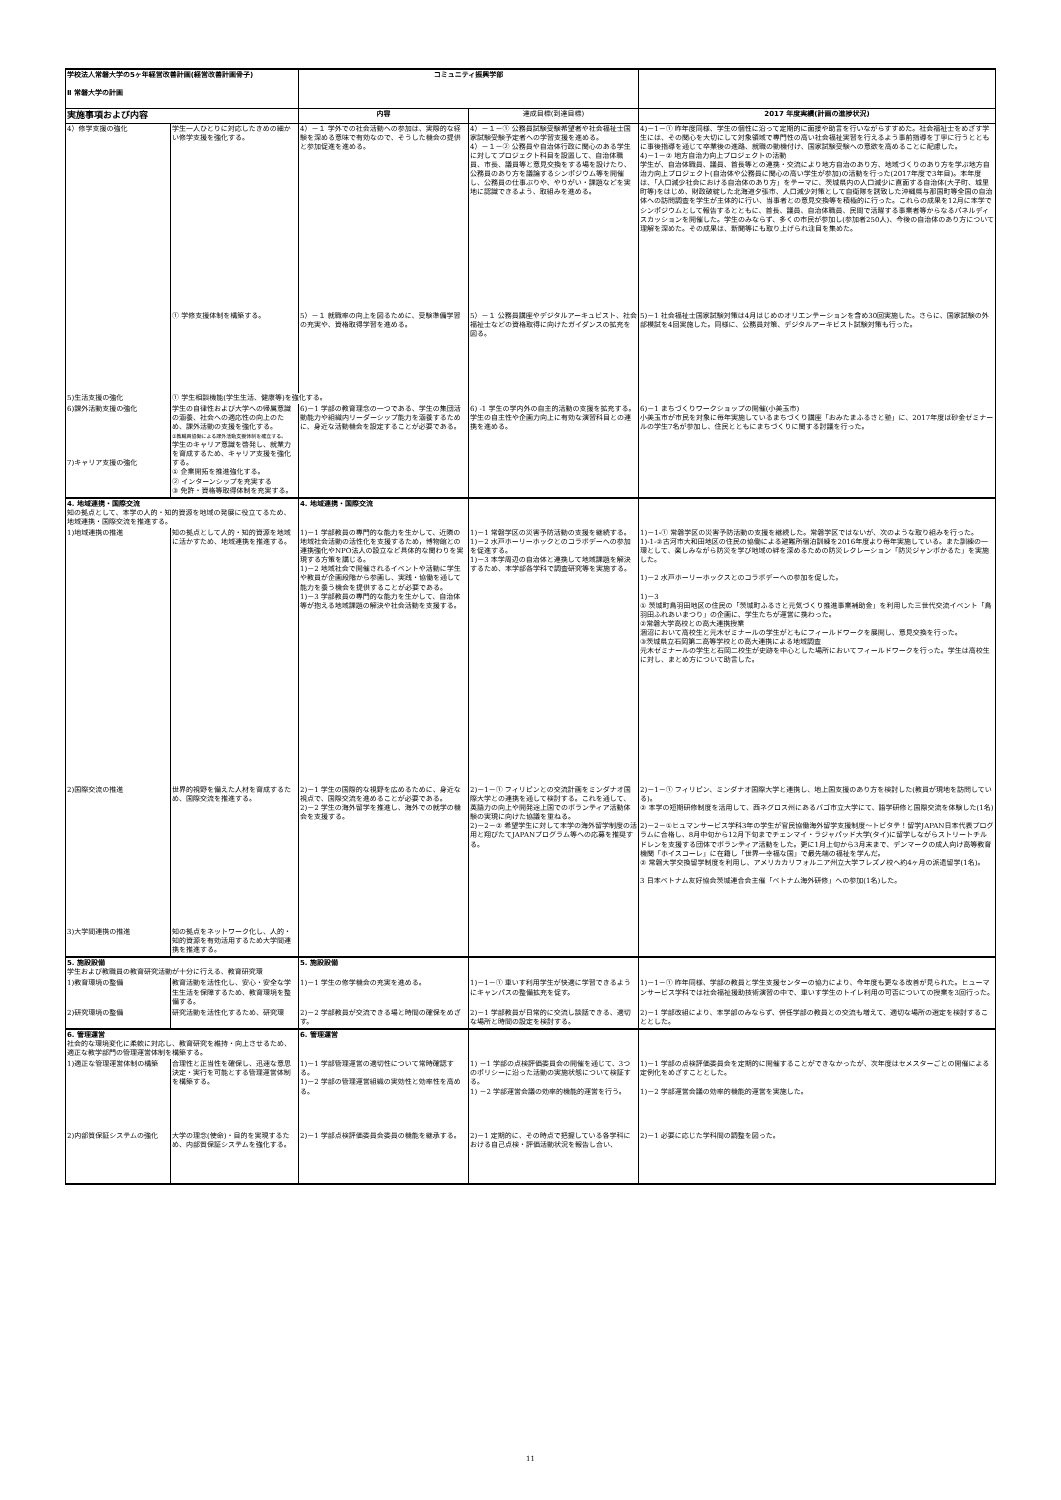| 学校法人常磐大学の5ヶ年経営改善計画(経営改善計画骨子) Ⅱ 常磐大学の計画 | | コミュニティ振興学部 | | |
| --- | --- | --- | --- | --- |
| 実施事項および内容 | | 内容 | 達成目標(到達目標) | 2017 年度実績(計画の進捗状況) |
| 4）修学支援の強化 | 学生一人ひとりに対応したきめの細かい修学支援を強化する。 | 4）－１ 学外での社会活動への参加は、実際的な経験を深める意味で有効なので、そうした機会の提供と参加促進を進める。 | 4）－１－① 公務員試験受験希望者や社会福祉士国家試験受験予定者への学習支援を進める。 4）－１－② 公務員や自治体行政に関心のある学生に対してプロジェクト科目を設置して、自治体職員、市長、議員等と意見交換をする場を設けたり、公務員のあり方を議論するシンポジウム等を開催し、公務員の仕事ぶりや、やりがい・課題などを実地に認識できるよう、取組みを進める。 | 4)－1－① 昨年度同様、学生の個性に沿って定期的に面接や助言を行いながらすすめた。社会福祉士をめざす学生には、その関心を大切にして対象領域で専門性の高い社会福祉実習を行えるよう事前指導を丁寧に行うとともに事後指導を通じて卒業後の進路、就職の動機付け、国家試験受験への意欲を高めることに配慮した。 4)－1－② 地方自治力向上プロジェクトの活動 学生が、自治体職員、議員、首長等との連携・交流により地方自治のあり方、地域づくりのあり方を学ぶ地方自治力向上プロジェクト(自治体や公務員に関心の高い学生が参加)の活動を行った(2017年度で3年目)。本年度は、「人口減少社会における自治体のあり方」をテーマに、茨城県内の人口減少に直面する自治体(大子町、城里町等)をはじめ、財政破綻した北海道夕張市、人口減少対策として自衛隊を誘致した沖縄県与那国町等全国の自治体への訪問調査を学生が主体的に行い、当事者との意見交換等を積極的に行った。これらの成果を12月に本学でシンポジウムとして報告するとともに、首長、議員、自治体職員、民間で活躍する事業者等からなるパネルディスカッションを開催した。学生のみならず、多くの市民が参加し(参加者250人)、今後の自治体のあり方について理解を深めた。その成果は、新聞等にも取り上げられ注目を集めた。 |
| | ① 学修支援体制を構築する。 | 5）－１ 就職率の向上を図るために、受験準備学習の充実や、資格取得学習を進める。 | 5）－１ 公務員講座やデジタルアーキュビスト、社会福祉士などの資格取得に向けたガイダンスの拡充を図る。 | 5)－1 社会福祉士国家試験対策は4月はじめのオリエンテーションを含め30回実施した。さらに、国家試験の外部模試を4回実施した。同様に、公務員対策、デジタルアーキビスト試験対策も行った。 |
| 5)生活支援の強化 | ① 学生相談機能(学生生活、健康等)を強化する。 | | | |
| 6)課外活動支援の強化 7)キャリア支援の強化 | 学生の自律性および大学への帰属意識の涵養、社会への適応性の向上のため、課外活動の支援を強化する。 ①教職員協働による課外活動支援体制を確立する。 学生のキャリア意識を啓発し、就業力を育成するため、キャリア支援を強化する。 ① 企業開拓を推進強化する。 ② インターンシップを充実する ③ 免許・資格等取得体制を充実する。 | 6)－1 学部の教育理念の一つである、学生の集団活動能力や組織内リーダーシップ能力を涵養するために、身近な活動機会を設定することが必要である。 | 6) -1 学生の学内外の自主的活動の支援を拡充する。学生の自主性や企画力向上に有効な演習科目との連携を進める。 | 6)－1 まちづくりワークショップの開催(小美玉市) 小美玉市が市民を対象に毎年実施しているまちづくり講座「おみたまふるさと塾」に、2017年度は砂金ゼミナールの学生7名が参加し、住民とともにまちづくりに関する討議を行った。 |
| 4. 地域連携・国際交流 知の拠点として、本学の人的・知的資源を地域の発展に役立てるため、地域連携・国際交流を推進する。 | | 4. 地域連携・国際交流 | | |
| 1)地域連携の推進 | 知の拠点として人的・知的資源を地域に活かすため、地域連携を推進する。 | 1)－1 学部教員の専門的な能力を生かして、近隣の地域社会活動の活性化を支援するため，博物館との連携強化やNPO法人の設立など具体的な関わりを実現する方策を講じる。 1)－2 地域社会で開催されるイベントや活動に学生や教員が企画段階から参画し、実践・協働を通して能力を養う機会を提供することが必要である。 1)－3 学部教員の専門的な能力を生かして、自治体等が抱える地域課題の解決や社会活動を支援する。 | 1)－1 常磐学区の災害予防活動の支援を継続する。 1)－2 水戸ホーリーホックとのコラボデーへの参加を促進する。 1)－3 本学周辺の自治体と連携して地域課題を解決するため、本学部各学科で調査研究等を実施する。 | 1)－1-① 常磐学区の災害予防活動の支援を継続した。常磐学区ではないが、次のような取り組みを行った。 1)-1-②古河市大和田地区の住民の協働による避難所宿泊訓練を2016年度より毎年実施している。また訓練の一環として、楽しみながら防災を学び地域の絆を深めるための防災レクレーション「防災ジャンボかるた」を実施した。 1)－2 水戸ホーリーホックスとのコラボデーへの参加を促した。 1)－3 ① 茨城町鳥羽田地区の住民の「茨城町ふるさと元気づくり推進事業補助金」を利用した三世代交流イベント「鳥羽田ふれあいまつり」の企画に、学生たちが運営に携わった。 ②常磐大学高校との高大連携授業 涸沼において高校生と元木ゼミナールの学生がともにフィールドワークを展開し、意見交換を行った。 ③茨城県立石岡第二高等学校との高大連携による地域調査 元木ゼミナールの学生と石岡二校生が史跡を中心とした場所においてフィールドワークを行った。学生は高校生に対し、まとめ方について助言した。 |
| 2)国際交流の推進 | 世界的視野を備えた人材を育成するため、国際交流を推進する。 | 2)－1 学生の国際的な視野を広めるために、身近な視点で、国際交流を進めることが必要である。 2)－2 学生の海外留学を推進し、海外での就学の機会を支援する。 | 2)－1－① フィリピンとの交流計画をミンダナオ国際大学との連携を通して検討する。これを通して、英語力の向上や開発途上国でのボランティア活動体験の実現に向けた協議を重ねる。 2)－2－② 希望学生に対して本学の海外留学制度の活用と翔びたてJAPANプログラム等への応募を推奨する。 | 2)－1－① フィリピン、ミンダナオ国際大学と連携し、地上国支援のあり方を検討した(教員が現地を訪問している)。 ② 本学の短期研修制度を活用して、西ネグロス州にあるバゴ市立大学にて、語学研修と国際交流を体験した(1名) 2)－2－①ヒュマンサービス学科3年の学生が官民協働海外留学支援制度～トビタテ！留学JAPAN日本代表プログラムに合格し、8月中旬から12月下旬までチェンマイ・ラジャパッド大学(タイ)に留学しながらストリートチルドレンを支援する団体でボランティア活動をした。更に1月上旬から3月末まで、デンマークの成人向け高等教育機関「ホイスコーレ」に在籍し「世界一幸福な国」で最先端の福祉を学んだ。 ② 常磐大学交換留学制度を利用し、アメリカカリフォルニア州立大学フレズノ校へ約4ヶ月の派遣留学(1名)。 3 日本ベトナム友好協会茨城連合会主催「ベトナム海外研修」への参加(1名)した。 |
| 3)大学間連携の推進 | 知の拠点をネットワーク化し、人的・知的資源を有効活用するため大学間連携を推進する。 | | | |
| 5. 施設設備 学生および教職員の教育研究活動が十分に行える、教育研究環 | | 5. 施設設備 | | |
| 1)教育環境の整備 | 教育活動を活性化し、安心・安全な学生生活を保障するため、教育環境を整備する。 | 1)－1 学生の修学機会の充実を進める。 | 1)－1－① 車いす利用学生が快適に学習できるようにキャンパスの整備拡充を促す。 | 1)－1－① 昨年同様、学部の教員と学生支援センターの協力により、今年度も更なる改善が見られた。ヒューマンサービス学科では社会福祉援助技術演習の中で、車いす学生のトイレ利用の可否についての授業を3回行った。 |
| 2)研究環境の整備 | 研究活動を活性化するため、研究環 | 2)－2 学部教員が交流できる場と時間の確保をめざす。 | 2)－1 学部教員が日常的に交流し談話できる、適切な場所と時間の設定を検討する。 | 2)－1 学部改組により、本学部のみならず、併任学部の教員との交流も増えて、適切な場所の選定を検討することとした。 |
| 6. 管理運営 社会的な環境変化に柔軟に対応し、教育研究を維持・向上させるため、適正な教学部門の管理運営体制を構築する。 | | 6. 管理運営 | | |
| 1)適正な管理運営体制の構築 | 合理性と正当性を確保し、迅速な意思決定・実行を可能とする管理運営体制を構築する。 | 1)－1 学部管理運営の適切性について常時確認する。 1)－2 学部の管理運営組織の実効性と効率性を高める。 | 1) －1 学部の点検評価委員会の開催を通じて、3つのポリシーに沿った活動の実施状態について検証する。 1) －2 学部運営会議の効率的機能的運営を行う。 | 1)－1 学部の点検評価委員会を定期的に開催することができなかったが、次年度はセメスターごとの開催による定例化をめざすこととした。 1)－2 学部運営会議の効率的機能的運営を実施した。 |
| 2)内部質保証システムの強化 | 大学の理念(使命)・目的を実現するため、内部質保証システムを強化する。 | 2)－1 学部点検評価委員会委員の機能を継承する。 | 2)－1 定期的に、その時点で把握している各学科における自己点検・評価活動状況を報告し合い、 | 2)－1 必要に応じた学科間の調整を図った。 |
11